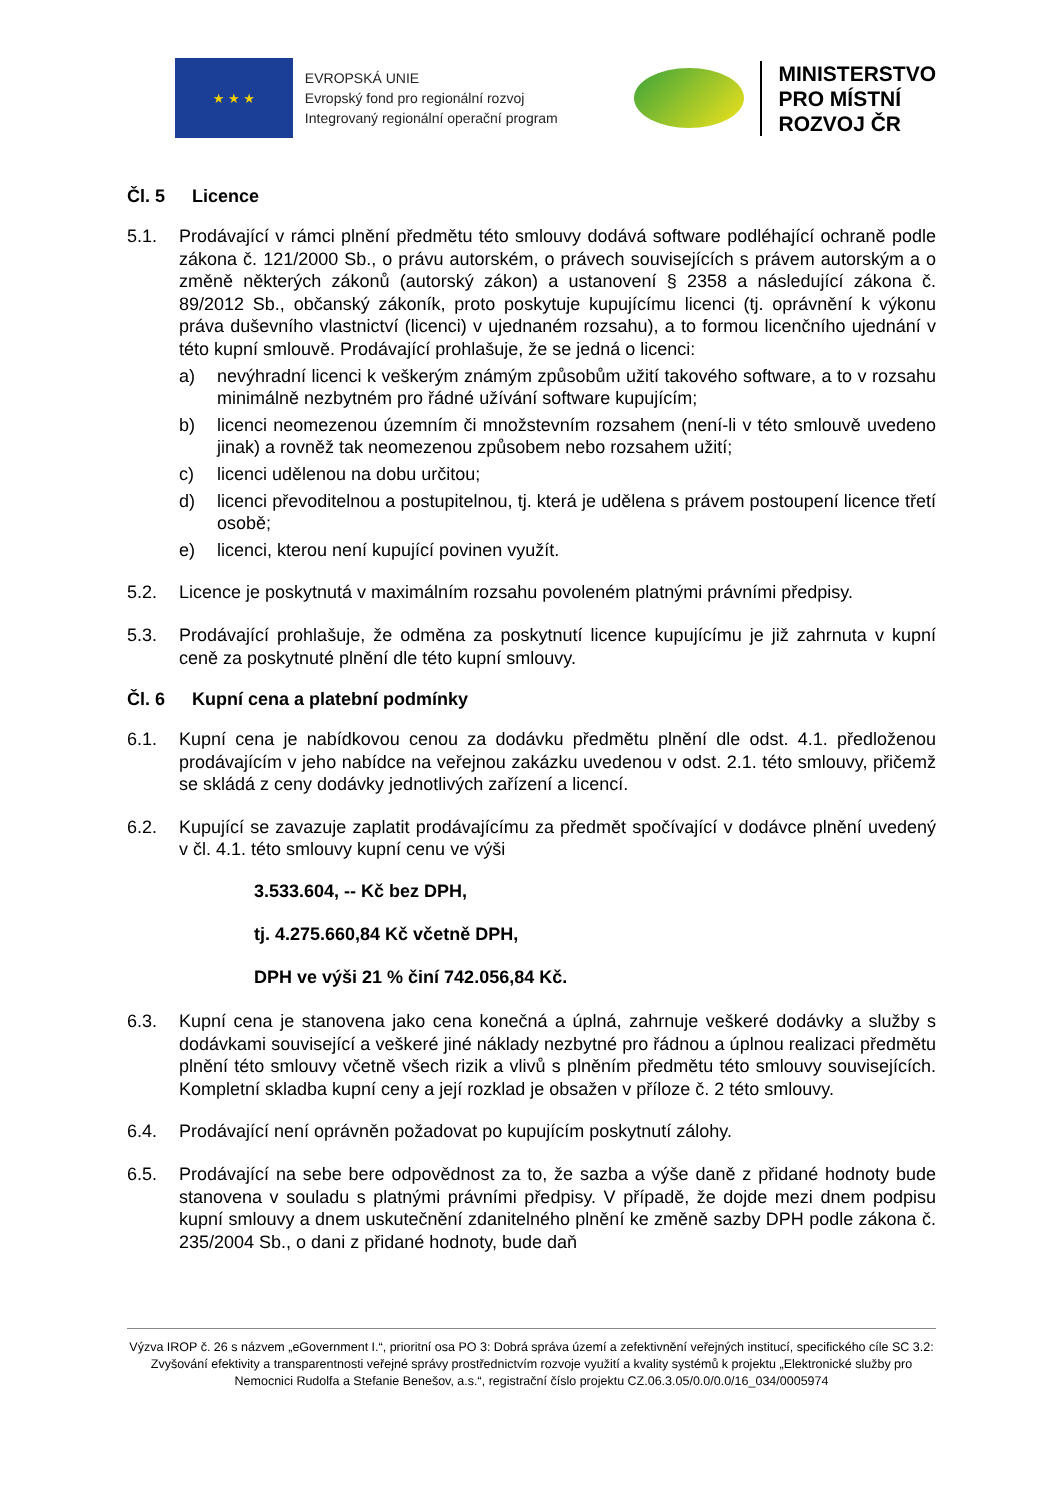★ ★ ★
EVROPSKÁ UNIE
Evropský fond pro regionální rozvoj
Integrovaný regionální operační program
MINISTERSTVO
PRO MÍSTNÍ
ROZVOJ ČR
Čl. 5 Licence
5.1. Prodávající v rámci plnění předmětu této smlouvy dodává software podléhající ochraně podle zákona č. 121/2000 Sb., o právu autorském, o právech souvisejících s právem autorským a o změně některých zákonů (autorský zákon) a ustanovení § 2358 a následující zákona č. 89/2012 Sb., občanský zákoník, proto poskytuje kupujícímu licenci (tj. oprávnění k výkonu práva duševního vlastnictví (licenci) v ujednaném rozsahu), a to formou licenčního ujednání v této kupní smlouvě. Prodávající prohlašuje, že se jedná o licenci:
a) nevýhradní licenci k veškerým známým způsobům užití takového software, a to v rozsahu minimálně nezbytném pro řádné užívání software kupujícím;
b) licenci neomezenou územním či množstevním rozsahem (není-li v této smlouvě uvedeno jinak) a rovněž tak neomezenou způsobem nebo rozsahem užití;
c) licenci udělenou na dobu určitou;
d) licenci převoditelnou a postupitelnou, tj. která je udělena s právem postoupení licence třetí osobě;
e) licenci, kterou není kupující povinen využít.
5.2. Licence je poskytnutá v maximálním rozsahu povoleném platnými právními předpisy.
5.3. Prodávající prohlašuje, že odměna za poskytnutí licence kupujícímu je již zahrnuta v kupní ceně za poskytnuté plnění dle této kupní smlouvy.
Čl. 6 Kupní cena a platební podmínky
6.1. Kupní cena je nabídkovou cenou za dodávku předmětu plnění dle odst. 4.1. předloženou prodávajícím v jeho nabídce na veřejnou zakázku uvedenou v odst. 2.1. této smlouvy, přičemž se skládá z ceny dodávky jednotlivých zařízení a licencí.
6.2. Kupující se zavazuje zaplatit prodávajícímu za předmět spočívající v dodávce plnění uvedený v čl. 4.1. této smlouvy kupní cenu ve výši
3.533.604, -- Kč bez DPH,
tj. 4.275.660,84 Kč včetně DPH,
DPH ve výši 21 % činí 742.056,84 Kč.
6.3. Kupní cena je stanovena jako cena konečná a úplná, zahrnuje veškeré dodávky a služby s dodávkami související a veškeré jiné náklady nezbytné pro řádnou a úplnou realizaci předmětu plnění této smlouvy včetně všech rizik a vlivů s plněním předmětu této smlouvy souvisejících. Kompletní skladba kupní ceny a její rozklad je obsažen v příloze č. 2 této smlouvy.
6.4. Prodávající není oprávněn požadovat po kupujícím poskytnutí zálohy.
6.5. Prodávající na sebe bere odpovědnost za to, že sazba a výše daně z přidané hodnoty bude stanovena v souladu s platnými právními předpisy. V případě, že dojde mezi dnem podpisu kupní smlouvy a dnem uskutečnění zdanitelného plnění ke změně sazby DPH podle zákona č. 235/2004 Sb., o dani z přidané hodnoty, bude daň
Výzva IROP č. 26 s názvem „eGovernment I.“, prioritní osa PO 3: Dobrá správa území a zefektivnění veřejných institucí, specifického cíle SC 3.2: Zvyšování efektivity a transparentnosti veřejné správy prostřednictvím rozvoje využití a kvality systémů k projektu „Elektronické služby pro Nemocnici Rudolfa a Stefanie Benešov, a.s.“, registrační číslo projektu CZ.06.3.05/0.0/0.0/16_034/0005974